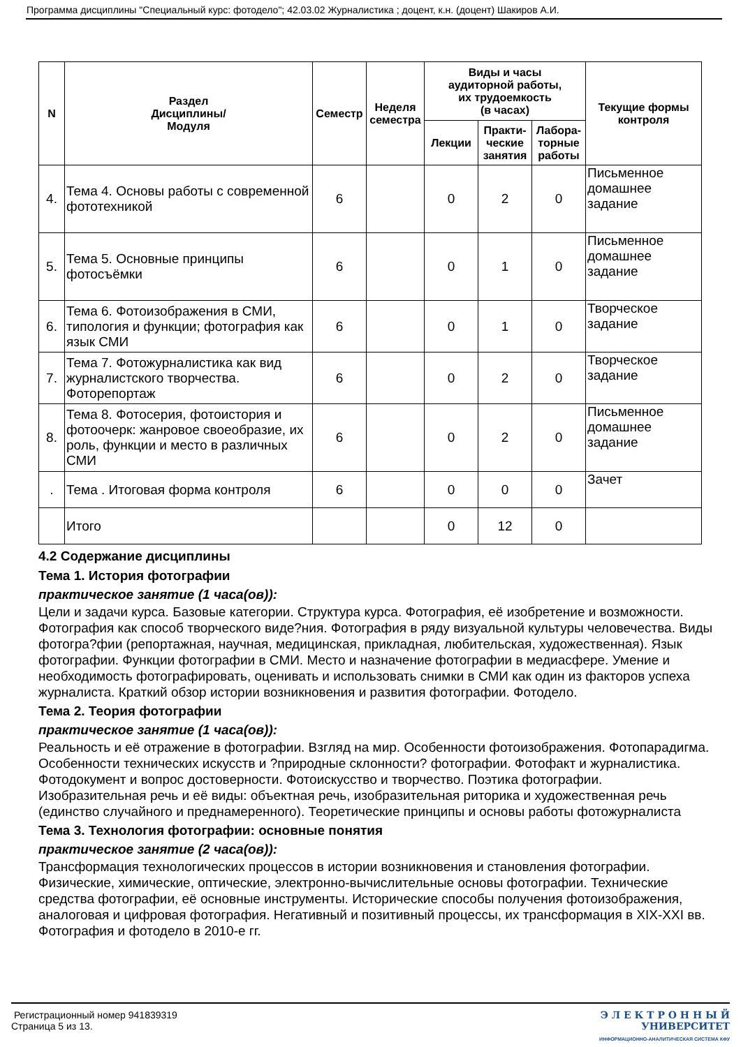Программа дисциплины "Специальный курс: фотодело"; 42.03.02 Журналистика ; доцент, к.н. (доцент) Шакиров А.И.
| N | Раздел Дисциплины/ Модуля | Семестр | Неделя семестра | Виды и часы аудиторной работы, их трудоемкость (в часах) | | | Текущие формы контроля |
| --- | --- | --- | --- | --- | --- | --- | --- |
| | | | | Лекции | Практи- ческие занятия | Лабора- торные работы | |
| 4. | Тема 4. Основы работы с современной фототехникой | 6 | | 0 | 2 | 0 | Письменное домашнее задание |
| 5. | Тема 5. Основные принципы фотосъёмки | 6 | | 0 | 1 | 0 | Письменное домашнее задание |
| 6. | Тема 6. Фотоизображения в СМИ, типология и функции; фотография как язык СМИ | 6 | | 0 | 1 | 0 | Творческое задание |
| 7. | Тема 7. Фотожурналистика как вид журналистского творчества. Фоторепортаж | 6 | | 0 | 2 | 0 | Творческое задание |
| 8. | Тема 8. Фотосерия, фотоистория и фотоочерк: жанровое своеобразие, их роль, функции и место в различных СМИ | 6 | | 0 | 2 | 0 | Письменное домашнее задание |
| . | Тема . Итоговая форма контроля | 6 | | 0 | 0 | 0 | Зачет |
| | Итого | | | 0 | 12 | 0 | |
4.2 Содержание дисциплины
Тема 1. История фотографии
практическое занятие (1 часа(ов)):
Цели и задачи курса. Базовые категории. Структура курса. Фотография, её изобретение и возможности. Фотография как способ творческого виде?ния. Фотография в ряду визуальной культуры человечества. Виды фотогра?фии (репортажная, научная, медицинская, прикладная, любительская, художественная). Язык фотографии. Функции фотографии в СМИ. Место и назначение фотографии в медиасфере. Умение и необходимость фотографировать, оценивать и использовать снимки в СМИ как один из факторов успеха журналиста. Краткий обзор истории возникновения и развития фотографии. Фотодело.
Тема 2. Теория фотографии
практическое занятие (1 часа(ов)):
Реальность и её отражение в фотографии. Взгляд на мир. Особенности фотоизображения. Фотопарадигма. Особенности технических искусств и ?природные склонности? фотографии. Фотофакт и журналистика. Фотодокумент и вопрос достоверности. Фотоискусство и творчество. Поэтика фотографии. Изобразительная речь и её виды: объектная речь, изобразительная риторика и художественная речь (единство случайного и преднамеренного). Теоретические принципы и основы работы фотожурналиста
Тема 3. Технология фотографии: основные понятия
практическое занятие (2 часа(ов)):
Трансформация технологических процессов в истории возникновения и становления фотографии. Физические, химические, оптические, электронно-вычислительные основы фотографии. Технические средства фотографии, её основные инструменты. Исторические способы получения фотоизображения, аналоговая и цифровая фотография. Негативный и позитивный процессы, их трансформация в XIX-XXI вв. Фотография и фотодело в 2010-е гг.
Регистрационный номер 941839319
Страница 5 из 13.
Э Л Е К Т Р О Н Н Ы Й
УНИВЕРСИТЕТ
ИНФОРМАЦИОННО-АНАЛИТИЧЕСКАЯ СИСТЕМА КФУ